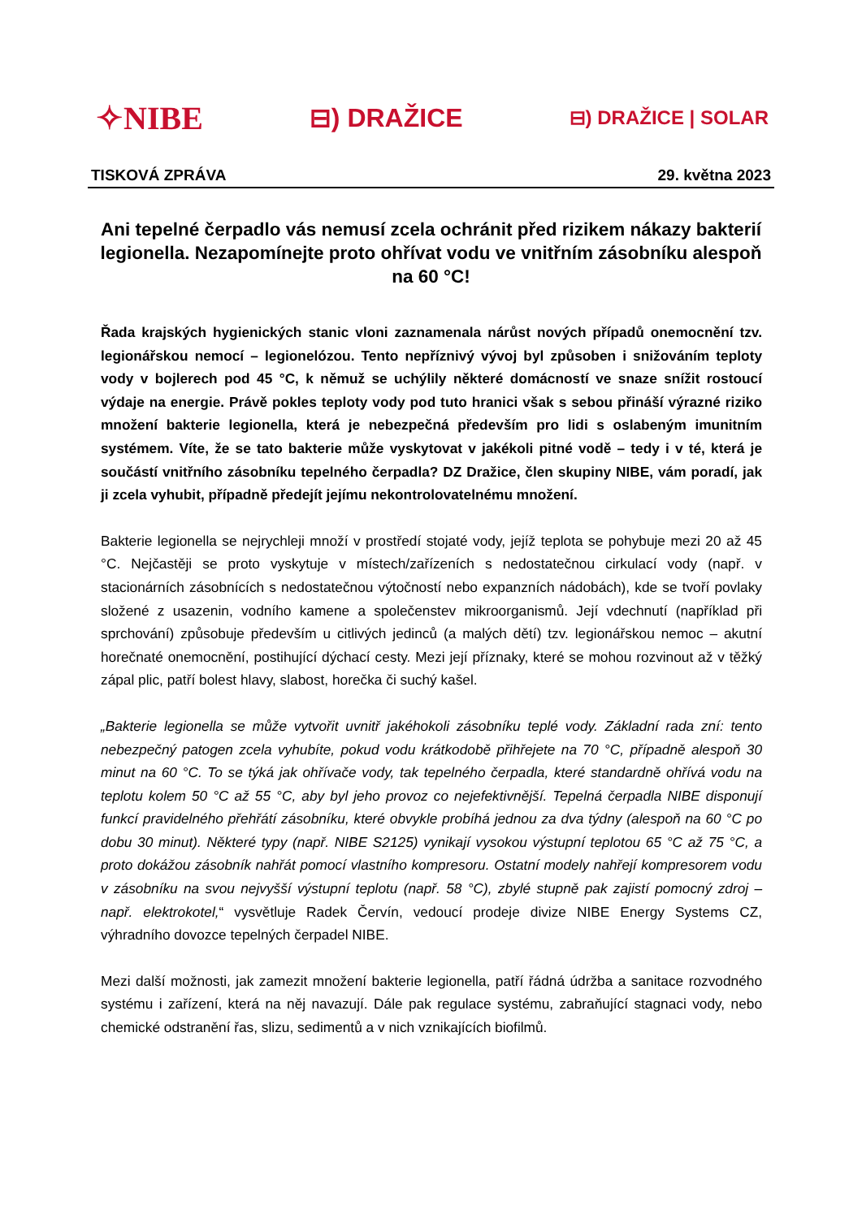✧NIBE ⊟) DRAŽICE ⊟) DRAŽICE | SOLAR
TISKOVÁ ZPRÁVA 29. května 2023
Ani tepelné čerpadlo vás nemusí zcela ochránit před rizikem nákazy bakterií legionella. Nezapomínejte proto ohřívat vodu ve vnitřním zásobníku alespoň na 60 °C!
Řada krajských hygienických stanic vloni zaznamenala nárůst nových případů onemocnění tzv. legionářskou nemocí – legionelózou. Tento nepříznivý vývoj byl způsoben i snižováním teploty vody v bojlerech pod 45 °C, k němuž se uchýlily některé domácností ve snaze snížit rostoucí výdaje na energie. Právě pokles teploty vody pod tuto hranici však s sebou přináší výrazné riziko množení bakterie legionella, která je nebezpečná především pro lidi s oslabeným imunitním systémem. Víte, že se tato bakterie může vyskytovat v jakékoli pitné vodě – tedy i v té, která je součástí vnitřního zásobníku tepelného čerpadla? DZ Dražice, člen skupiny NIBE, vám poradí, jak ji zcela vyhubit, případně předejít jejímu nekontrolovatelnému množení.
Bakterie legionella se nejrychleji množí v prostředí stojaté vody, jejíž teplota se pohybuje mezi 20 až 45 °C. Nejčastěji se proto vyskytuje v místech/zařízeních s nedostatečnou cirkulací vody (např. v stacionárních zásobnících s nedostatečnou výtočností nebo expanzních nádobách), kde se tvoří povlaky složené z usazenin, vodního kamene a společenstev mikroorganismů. Její vdechnutí (například při sprchování) způsobuje především u citlivých jedinců (a malých dětí) tzv. legionářskou nemoc – akutní horečnaté onemocnění, postihující dýchací cesty. Mezi její příznaky, které se mohou rozvinout až v těžký zápal plic, patří bolest hlavy, slabost, horečka či suchý kašel.
„Bakterie legionella se může vytvořit uvnitř jakéhokoli zásobníku teplé vody. Základní rada zní: tento nebezpečný patogen zcela vyhubíte, pokud vodu krátkodobě přihřejete na 70 °C, případně alespoň 30 minut na 60 °C. To se týká jak ohřívače vody, tak tepelného čerpadla, které standardně ohřívá vodu na teplotu kolem 50 °C až 55 °C, aby byl jeho provoz co nejefektivnější. Tepelná čerpadla NIBE disponují funkcí pravidelného přehřátí zásobníku, které obvykle probíhá jednou za dva týdny (alespoň na 60 °C po dobu 30 minut). Některé typy (např. NIBE S2125) vynikají vysokou výstupní teplotou 65 °C až 75 °C, a proto dokážou zásobník nahřát pomocí vlastního kompresoru. Ostatní modely nahřejí kompresorem vodu v zásobníku na svou nejvyšší výstupní teplotu (např. 58 °C), zbylé stupně pak zajistí pomocný zdroj – např. elektrokotel,“ vysvětluje Radek Červín, vedoucí prodeje divize NIBE Energy Systems CZ, výhradního dovozce tepelných čerpadel NIBE.
Mezi další možnosti, jak zamezit množení bakterie legionella, patří řádná údržba a sanitace rozvodného systému i zařízení, která na něj navazují. Dále pak regulace systému, zabraňující stagnaci vody, nebo chemické odstranění řas, slizu, sedimentů a v nich vznikajících biofilmů.